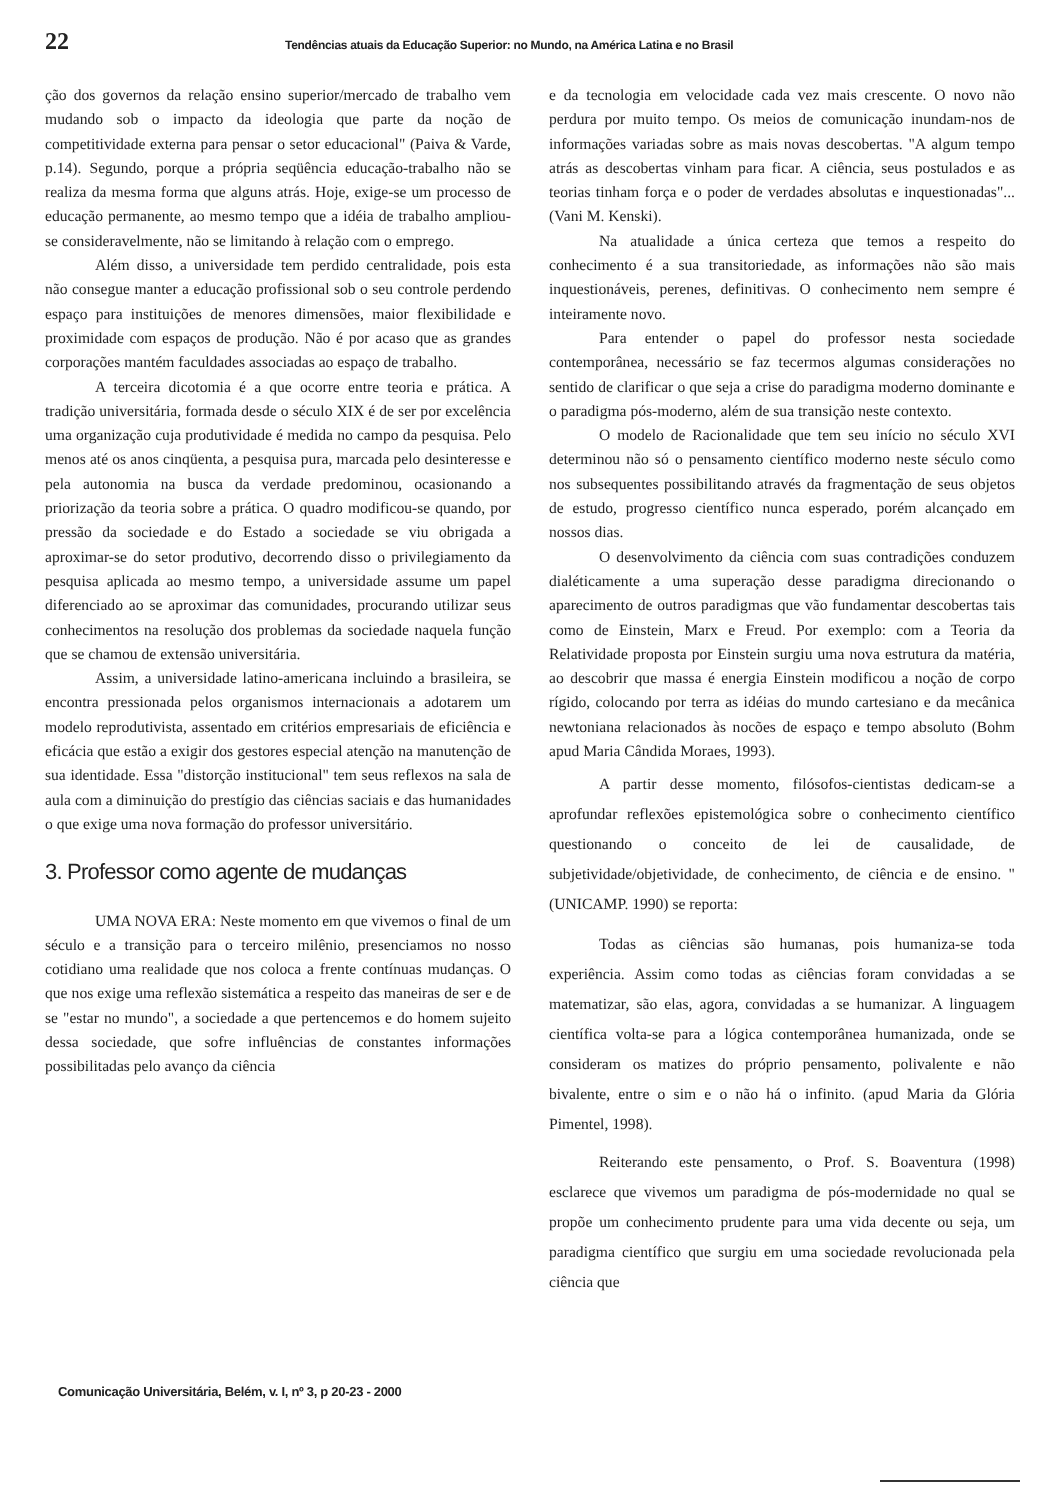22 Tendências atuais da Educação Superior: no Mundo, na América Latina e no Brasil
ção dos governos da relação ensino superior/mercado de trabalho vem mudando sob o impacto da ideologia que parte da noção de competitividade externa para pensar o setor educacional" (Paiva & Varde, p.14). Segundo, porque a própria seqüência educação-trabalho não se realiza da mesma forma que alguns atrás. Hoje, exige-se um processo de educação permanente, ao mesmo tempo que a idéia de trabalho ampliou-se consideravelmente, não se limitando à relação com o emprego.
Além disso, a universidade tem perdido centralidade, pois esta não consegue manter a educação profissional sob o seu controle perdendo espaço para instituições de menores dimensões, maior flexibilidade e proximidade com espaços de produção. Não é por acaso que as grandes corporações mantém faculdades associadas ao espaço de trabalho.
A terceira dicotomia é a que ocorre entre teoria e prática. A tradição universitária, formada desde o século XIX é de ser por excelência uma organização cuja produtividade é medida no campo da pesquisa. Pelo menos até os anos cinqüenta, a pesquisa pura, marcada pelo desinteresse e pela autonomia na busca da verdade predominou, ocasionando a priorização da teoria sobre a prática. O quadro modificou-se quando, por pressão da sociedade e do Estado a sociedade se viu obrigada a aproximar-se do setor produtivo, decorrendo disso o privilegiamento da pesquisa aplicada ao mesmo tempo, a universidade assume um papel diferenciado ao se aproximar das comunidades, procurando utilizar seus conhecimentos na resolução dos problemas da sociedade naquela função que se chamou de extensão universitária.
Assim, a universidade latino-americana incluindo a brasileira, se encontra pressionada pelos organismos internacionais a adotarem um modelo reprodutivista, assentado em critérios empresariais de eficiência e eficácia que estão a exigir dos gestores especial atenção na manutenção de sua identidade. Essa "distorção institucional" tem seus reflexos na sala de aula com a diminuição do prestígio das ciências saciais e das humanidades o que exige uma nova formação do professor universitário.
3. Professor como agente de mudanças
UMA NOVA ERA: Neste momento em que vivemos o final de um século e a transição para o terceiro milênio, presenciamos no nosso cotidiano uma realidade que nos coloca a frente contínuas mudanças. O que nos exige uma reflexão sistemática a respeito das maneiras de ser e de se "estar no mundo", a sociedade a que pertencemos e do homem sujeito dessa sociedade, que sofre influências de constantes informações possibilitadas pelo avanço da ciência
e da tecnologia em velocidade cada vez mais crescente. O novo não perdura por muito tempo. Os meios de comunicação inundam-nos de informações variadas sobre as mais novas descobertas. "A algum tempo atrás as descobertas vinham para ficar. A ciência, seus postulados e as teorias tinham força e o poder de verdades absolutas e inquestionadas"... (Vani M. Kenski).
Na atualidade a única certeza que temos a respeito do conhecimento é a sua transitoriedade, as informações não são mais inquestionáveis, perenes, definitivas. O conhecimento nem sempre é inteiramente novo.
Para entender o papel do professor nesta sociedade contemporânea, necessário se faz tecermos algumas considerações no sentido de clarificar o que seja a crise do paradigma moderno dominante e o paradigma pós-moderno, além de sua transição neste contexto.
O modelo de Racionalidade que tem seu início no século XVI determinou não só o pensamento científico moderno neste século como nos subsequentes possibilitando através da fragmentação de seus objetos de estudo, progresso científico nunca esperado, porém alcançado em nossos dias.
O desenvolvimento da ciência com suas contradições conduzem dialéticamente a uma superação desse paradigma direcionando o aparecimento de outros paradigmas que vão fundamentar descobertas tais como de Einstein, Marx e Freud. Por exemplo: com a Teoria da Relatividade proposta por Einstein surgiu uma nova estrutura da matéria, ao descobrir que massa é energia Einstein modificou a noção de corpo rígido, colocando por terra as idéias do mundo cartesiano e da mecânica newtoniana relacionados às nocões de espaço e tempo absoluto (Bohm apud Maria Cândida Moraes, 1993).
A partir desse momento, filósofos-cientistas dedicam-se a aprofundar reflexões epistemológica sobre o conhecimento científico questionando o conceito de lei de causalidade, de subjetividade/objetividade, de conhecimento, de ciência e de ensino. " (UNICAMP. 1990) se reporta:
Todas as ciências são humanas, pois humaniza-se toda experiência. Assim como todas as ciências foram convidadas a se matematizar, são elas, agora, convidadas a se humanizar. A linguagem científica volta-se para a lógica contemporânea humanizada, onde se consideram os matizes do próprio pensamento, polivalente e não bivalente, entre o sim e o não há o infinito. (apud Maria da Glória Pimentel, 1998).
Reiterando este pensamento, o Prof. S. Boaventura (1998) esclarece que vivemos um paradigma de pós-modernidade no qual se propõe um conhecimento prudente para uma vida decente ou seja, um paradigma científico que surgiu em uma sociedade revolucionada pela ciência que
Comunicação Universitária, Belém, v. I, nº 3, p 20-23 - 2000